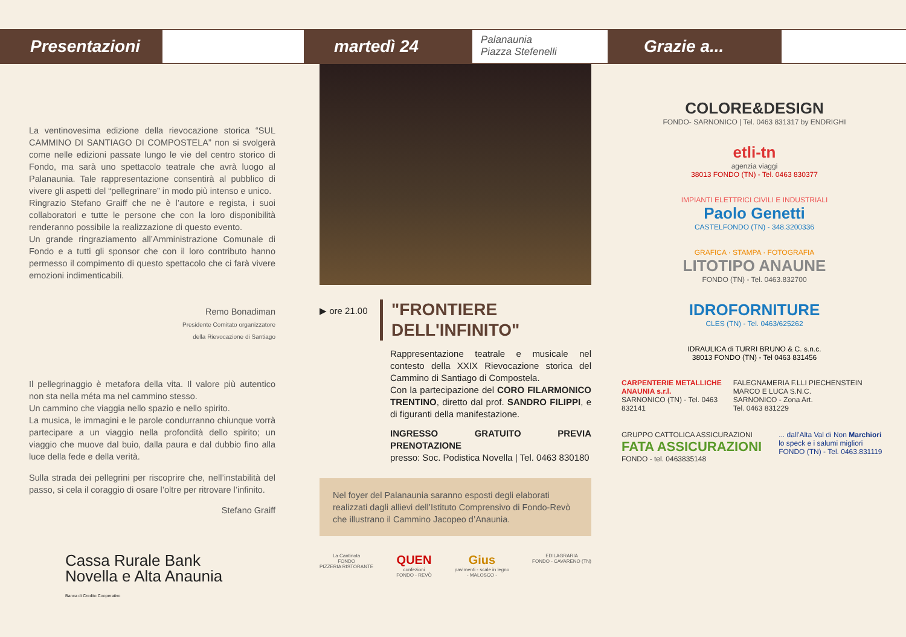Presentazioni martedì 24
Palanaunia
Piazza Stefenelli
Grazie a...
La ventinovesima edizione della rievocazione storica “SUL CAMMINO DI SANTIAGO DI COMPOSTELA” non si svolgerà come nelle edizioni passate lungo le vie del centro storico di Fondo, ma sarà uno spettacolo teatrale che avrà luogo al Palanaunia. Tale rappresentazione consentirà al pubblico di vivere gli aspetti del “pellegrinare” in modo più intenso e unico.
Ringrazio Stefano Graiff che ne è l’autore e regista, i suoi collaboratori e tutte le persone che con la loro disponibilità renderanno possibile la realizzazione di questo evento.
Un grande ringraziamento all’Amministrazione Comunale di Fondo e a tutti gli sponsor che con il loro contributo hanno permesso il compimento di questo spettacolo che ci farà vivere emozioni indimenticabili.
Remo Bonadiman
Presidente Comitato organizzatore
della Rievocazione di Santiago
Il pellegrinaggio è metafora della vita. Il valore più autentico non sta nella méta ma nel cammino stesso.
Un cammino che viaggia nello spazio e nello spirito.
La musica, le immagini e le parole condurranno chiunque vorrà partecipare a un viaggio nella profondità dello spirito; un viaggio che muove dal buio, dalla paura e dal dubbio fino alla luce della fede e della verità.
Sulla strada dei pellegrini per riscoprire che, nell’instabilità del passo, si cela il coraggio di osare l’oltre per ritrovare l’infinito.
Stefano Graiff
Cassa Rurale Bank
Novella e Alta Anaunia
Banca di Credito Cooperativo
▶ ore 21.00
"FRONTIERE
DELL'INFINITO"
Rappresentazione teatrale e musicale nel contesto della XXIX Rievocazione storica del Cammino di Santiago di Compostela.
Con la partecipazione del CORO FILARMONICO TRENTINO, diretto dal prof. SANDRO FILIPPI, e di figuranti della manifestazione.
INGRESSO GRATUITO PREVIA PRENOTAZIONE
presso: Soc. Podistica Novella | Tel. 0463 830180
Nel foyer del Palanaunia saranno esposti degli elaborati realizzati dagli allievi dell’Istituto Comprensivo di Fondo-Revò che illustrano il Cammino Jacopeo d’Anaunia.
La Cantinota
FONDO
PIZZERIA RISTORANTE QUEN
confezioni
FONDO - REVÒ Gius
pavimenti - scale in legno
- MALOSCO - EDILAGRARIA
FONDO - CAVARENO (TN)
COLORE&DESIGN
FONDO- SARNONICO | Tel. 0463 831317 by ENDRIGHI
etli-tn
agenzia viaggi
38013 FONDO (TN) - Tel. 0463 830377
IMPIANTI ELETTRICI CIVILI E INDUSTRIALI
Paolo Genetti
CASTELFONDO (TN) - 348.3200336
GRAFICA · STAMPA · FOTOGRAFIA
LITOTIPO ANAUNE
FONDO (TN) - Tel. 0463.832700
IDROFORNITURE
CLES (TN) - Tel. 0463/625262
IDRAULICA di TURRI BRUNO & C. s.n.c.
38013 FONDO (TN) - Tel 0463 831456
CARPENTERIE METALLICHE ANAUNIA s.r.l.
SARNONICO (TN) - Tel. 0463 832141 FALEGNAMERIA F.LLI PIECHENSTEIN MARCO E LUCA S.N.C.
SARNONICO - Zona Art.
Tel. 0463 831229
GRUPPO CATTOLICA ASSICURAZIONI FATA ASSICURAZIONI
FONDO - tel. 0463835148 ... dall'Alta Val di Non Marchiori lo speck e i salumi migliori
FONDO (TN) - Tel. 0463.831119